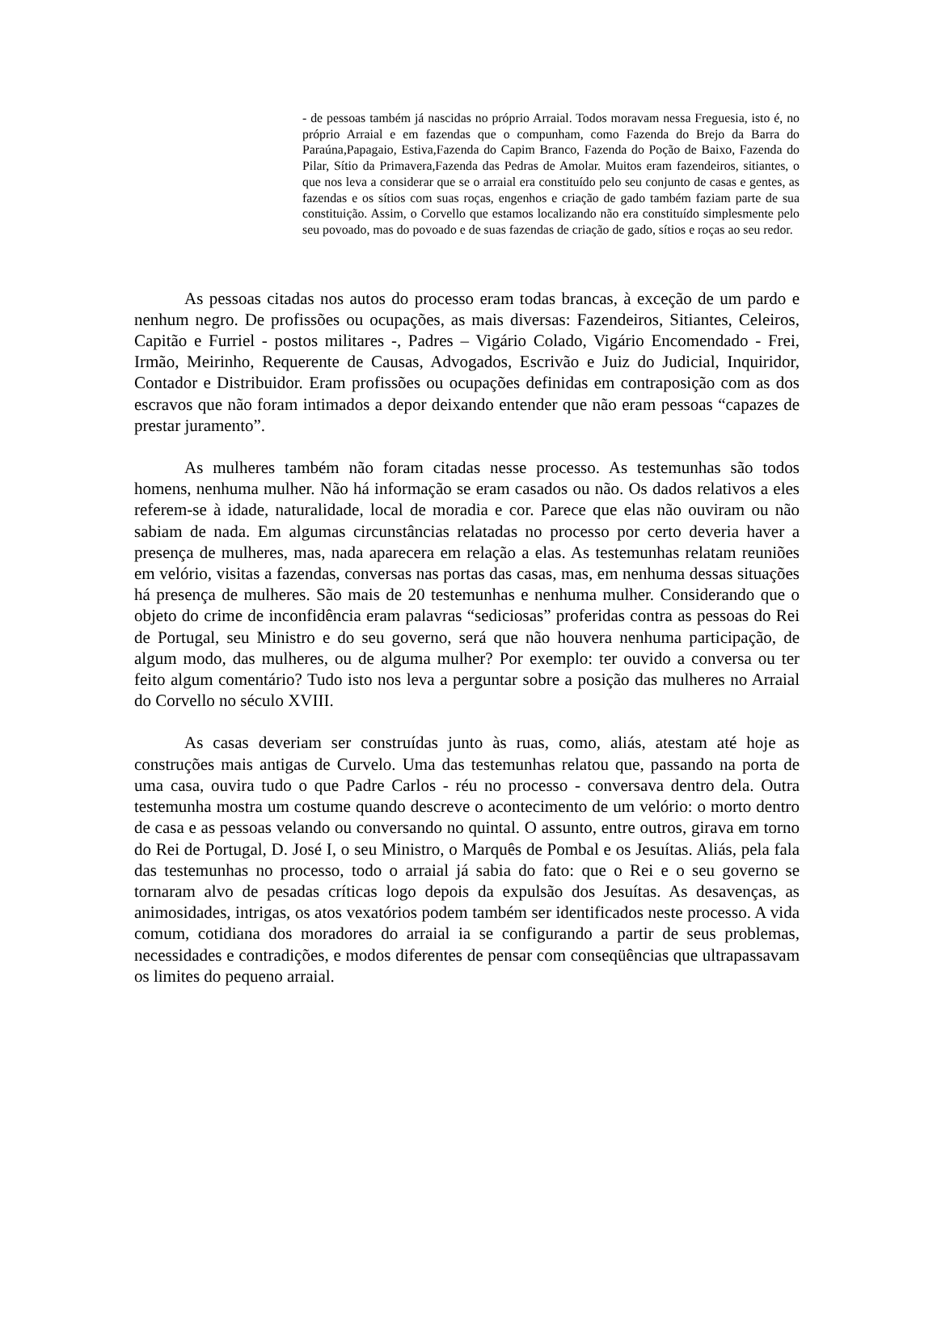- de pessoas também já nascidas no próprio Arraial. Todos moravam nessa Freguesia, isto é, no próprio Arraial e em fazendas que o compunham, como Fazenda do Brejo da Barra do Paraúna,Papagaio, Estiva,Fazenda do Capim Branco, Fazenda do Poção de Baixo, Fazenda do Pilar, Sítio da Primavera,Fazenda das Pedras de Amolar. Muitos eram fazendeiros, sitiantes, o que nos leva a considerar que se o arraial era constituído pelo seu conjunto de casas e gentes, as fazendas e os sítios com suas roças, engenhos e criação de gado também faziam parte de sua constituição. Assim, o Corvello que estamos localizando não era constituído simplesmente pelo seu povoado, mas do povoado e de suas fazendas de criação de gado, sítios e roças ao seu redor.
As pessoas citadas nos autos do processo eram todas brancas, à exceção de um pardo e nenhum negro. De profissões ou ocupações, as mais diversas: Fazendeiros, Sitiantes, Celeiros, Capitão e Furriel - postos militares -, Padres – Vigário Colado, Vigário Encomendado - Frei, Irmão, Meirinho, Requerente de Causas, Advogados, Escrivão e Juiz do Judicial, Inquiridor, Contador e Distribuidor. Eram profissões ou ocupações definidas em contraposição com as dos escravos que não foram intimados a depor deixando entender que não eram pessoas “capazes de prestar juramento”.
As mulheres também não foram citadas nesse processo. As testemunhas são todos homens, nenhuma mulher. Não há informação se eram casados ou não. Os dados relativos a eles referem-se à idade, naturalidade, local de moradia e cor. Parece que elas não ouviram ou não sabiam de nada. Em algumas circunstâncias relatadas no processo por certo deveria haver a presença de mulheres, mas, nada aparecera em relação a elas. As testemunhas relatam reuniões em velório, visitas a fazendas, conversas nas portas das casas, mas, em nenhuma dessas situações há presença de mulheres. São mais de 20 testemunhas e nenhuma mulher. Considerando que o objeto do crime de inconfidência eram palavras “sediciosas” proferidas contra as pessoas do Rei de Portugal, seu Ministro e do seu governo, será que não houvera nenhuma participação, de algum modo, das mulheres, ou de alguma mulher? Por exemplo: ter ouvido a conversa ou ter feito algum comentário? Tudo isto nos leva a perguntar sobre a posição das mulheres no Arraial do Corvello no século XVIII.
As casas deveriam ser construídas junto às ruas, como, aliás, atestam até hoje as construções mais antigas de Curvelo. Uma das testemunhas relatou que, passando na porta de uma casa, ouvira tudo o que Padre Carlos - réu no processo - conversava dentro dela. Outra testemunha mostra um costume quando descreve o acontecimento de um velório: o morto dentro de casa e as pessoas velando ou conversando no quintal. O assunto, entre outros, girava em torno do Rei de Portugal, D. José I, o seu Ministro, o Marquês de Pombal e os Jesuítas. Aliás, pela fala das testemunhas no processo, todo o arraial já sabia do fato: que o Rei e o seu governo se tornaram alvo de pesadas críticas logo depois da expulsão dos Jesuítas. As desavenças, as animosidades, intrigas, os atos vexatórios podem também ser identificados neste processo. A vida comum, cotidiana dos moradores do arraial ia se configurando a partir de seus problemas, necessidades e contradições, e modos diferentes de pensar com conseqüências que ultrapassavam os limites do pequeno arraial.